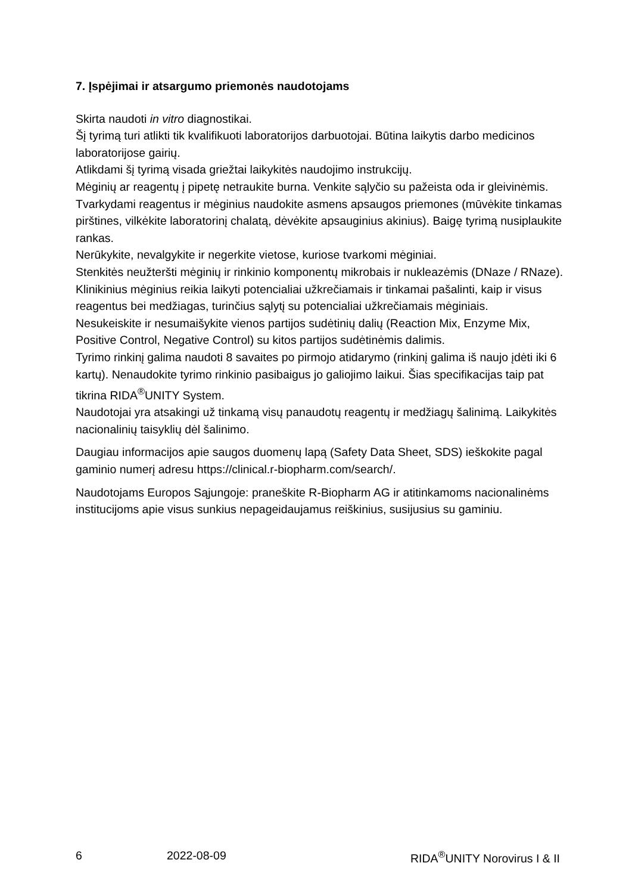7. Įspėjimai ir atsargumo priemonės naudotojams
Skirta naudoti in vitro diagnostikai.
Šį tyrimą turi atlikti tik kvalifikuoti laboratorijos darbuotojai. Būtina laikytis darbo medicinos laboratorijose gairių.
Atlikdami šį tyrimą visada griežtai laikykitės naudojimo instrukcijų.
Mėginių ar reagentų į pipetę netraukite burna. Venkite sąlyčio su pažeista oda ir gleivinėmis.
Tvarkydami reagentus ir mėginius naudokite asmens apsaugos priemones (mūvėkite tinkamas pirštines, vilkėkite laboratorinį chalatą, dėvėkite apsauginius akinius). Baigę tyrimą nusiplaukite rankas.
Nerūkykite, nevalgykite ir negerkite vietose, kuriose tvarkomi mėginiai.
Stenkitės neužteršti mėginių ir rinkinio komponentų mikrobais ir nukleazėmis (DNaze / RNaze).
Klinikinius mėginius reikia laikyti potencialiai užkrečiamais ir tinkamai pašalinti, kaip ir visus reagentus bei medžiagas, turinčius sąlytį su potencialiai užkrečiamais mėginiais.
Nesukeiskite ir nesumaišykite vienos partijos sudėtinių dalių (Reaction Mix, Enzyme Mix, Positive Control, Negative Control) su kitos partijos sudėtinėmis dalimis.
Tyrimo rinkinį galima naudoti 8 savaites po pirmojo atidarymo (rinkinį galima iš naujo įdėti iki 6 kartų). Nenaudokite tyrimo rinkinio pasibaigus jo galiojimo laikui. Šias specifikacijas taip pat tikrina RIDA<sup>®</sup>UNITY System.
Naudotojai yra atsakingi už tinkamą visų panaudotų reagentų ir medžiagų šalinimą. Laikykitės nacionalinių taisyklių dėl šalinimo.
Daugiau informacijos apie saugos duomenų lapą (Safety Data Sheet, SDS) ieškokite pagal gaminio numerį adresu https://clinical.r-biopharm.com/search/.
Naudotojams Europos Sąjungoje: praneškite R-Biopharm AG ir atitinkamoms nacionalinėms institucijoms apie visus sunkius nepageidaujamus reiškinius, susijusius su gaminiu.
6 2022-08-09 RIDA<sup>®</sup>UNITY Norovirus I & II